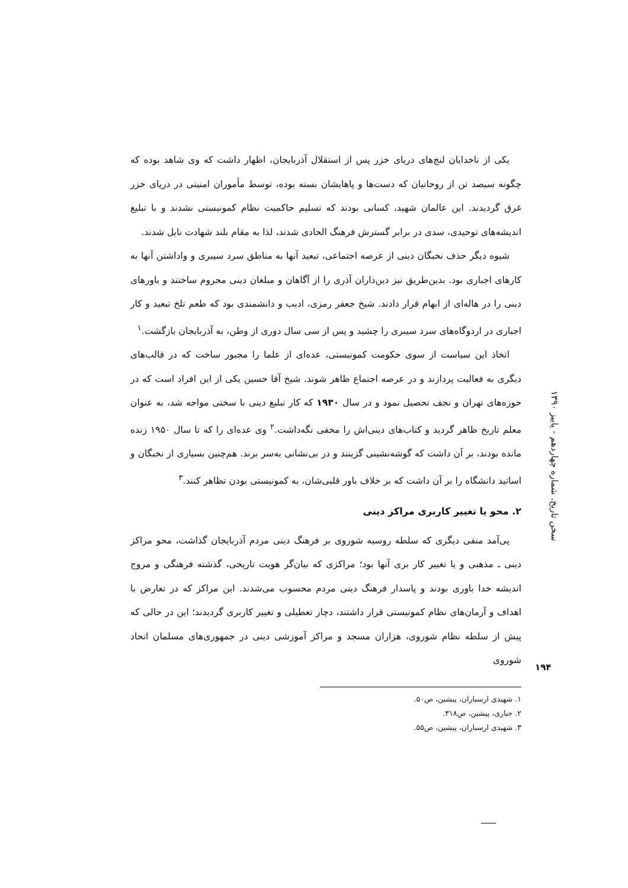یکی از ناخدایان لنج‌های دریای خزر پس از استقلال آذربایجان، اظهار داشت که وی شاهد بوده که چگونه سیصد تن از روحانیان که دست‌ها و پاهایشان بسته بوده، توسط مأموران امنیتی در دریای خزر غرق گردیدند. این عالمان شهید، کسانی بودند که تسلیم حاکمیت نظام کمونیستی نشدند و با تبلیغ اندیشه‌های توحیدی، سدی در برابر گسترش فرهنگ الحادی شدند، لذا به مقام بلند شهادت نایل شدند.
شیوه دیگر حذف نخبگان دینی از عرصه اجتماعی، تبعید آنها به مناطق سرد سیبری و واداشتن آنها به کارهای اجباری بود. بدین‌طریق نیز دین‌داران آذری را از آگاهان و مبلغان دینی محروم ساختند و باورهای دینی را در هاله‌ای از ابهام قرار دادند. شیخ جعفر رمزی، ادیب و دانشمندی بود که طعم تلخ تبعید و کار اجباری در اردوگاه‌های سرد سیبری را چشید و پس از سی سال دوری از وطن، به آذربایجان بازگشت.<sup>۱</sup>
اتخاذ این سیاست از سوی حکومت کمونیستی، عده‌ای از علما را مجبور ساخت که در قالب‌های دیگری به فعالیت پردازند و در عرصه اجتماع ظاهر شوند. شیخ آقا حسین یکی از این افراد است که در حوزه‌های تهران و نجف تحصیل نمود و در سال ۱۹۳۰ که کار تبلیغ دینی با سختی مواجه شد، به عنوان معلم تاریخ ظاهر گردید و کتاب‌های دینی‌اش را مخفی نگه‌داشت.<sup>۲</sup> وی عده‌ای را که تا سال ۱۹۵۰ زنده مانده بودند، بر آن داشت که گوشه‌نشینی گزینند و در بی‌نشانی به‌سر برند. هم‌چنین بسیاری از نخبگان و اساتید دانشگاه را بر آن داشت که بر خلاف باور قلبی‌شان، به کمونیستی بودن تظاهر کنند.<sup>۳</sup>
۲. محو یا تغییر کاربری مراکز دینی
پی‌آمد منفی دیگری که سلطه روسیه شوروی بر فرهنگ دینی مردم آذربایجان گذاشت، محو مراکز دینی ـ مذهبی و یا تغییر کار بری آنها بود؛ مراکزی که بیان‌گر هویت تاریخی، گذشته فرهنگی و مروج اندیشه خدا باوری بودند و پاسدار فرهنگ دینی مردم محسوب می‌شدند. این مراکز که در تعارض با اهداف و آرمان‌های نظام کمونیستی قرار داشتند، دچار تعطیلی و تغییر کاربری گردیدند؛ این در حالی که پیش از سلطه نظام شوروی، هزاران مسجد و مراکز آموزشی دینی در جمهوری‌های مسلمان اتحاد شوروی
سخن تاریخ. شماره چهاردهم - پاییز ۱۳۹۰
۱۹۴
۱. شهیدی ارسباران، پیشین، ص۵۰.
۲. جباری، پیشین، ص۳۱۸.
۳. شهیدی ارسباران، پیشین، ص۵۵.